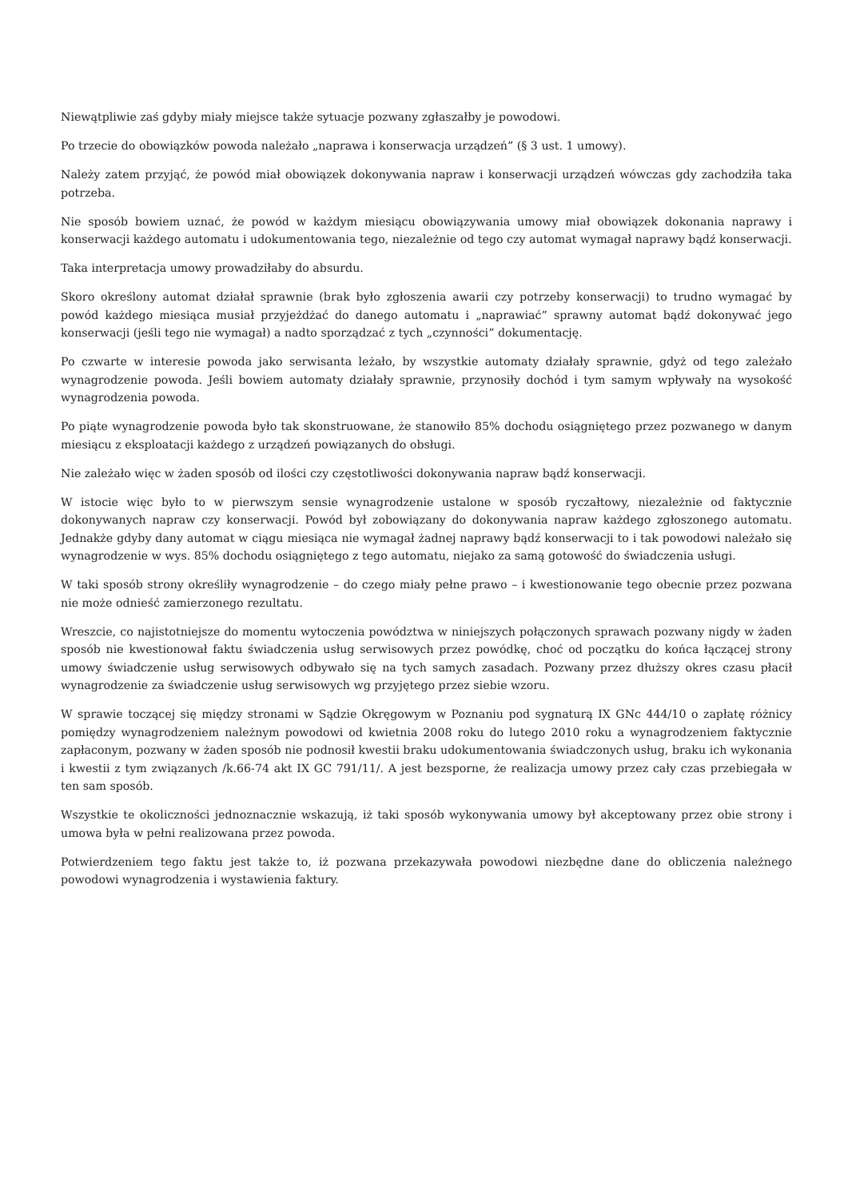Niewątpliwie zaś gdyby miały miejsce także sytuacje pozwany zgłaszałby je powodowi.
Po trzecie do obowiązków powoda należało „naprawa i konserwacja urządzeń” (§ 3 ust. 1 umowy).
Należy zatem przyjąć, że powód miał obowiązek dokonywania napraw i konserwacji urządzeń wówczas gdy zachodziła taka potrzeba.
Nie sposób bowiem uznać, że powód w każdym miesiącu obowiązywania umowy miał obowiązek dokonania naprawy i konserwacji każdego automatu i udokumentowania tego, niezależnie od tego czy automat wymagał naprawy bądź konserwacji.
Taka interpretacja umowy prowadziłaby do absurdu.
Skoro określony automat działał sprawnie (brak było zgłoszenia awarii czy potrzeby konserwacji) to trudno wymagać by powód każdego miesiąca musiał przyjeżdżać do danego automatu i „naprawiać” sprawny automat bądź dokonywać jego konserwacji (jeśli tego nie wymagał) a nadto sporządzać z tych „czynności” dokumentację.
Po czwarte w interesie powoda jako serwisanta leżało, by wszystkie automaty działały sprawnie, gdyż od tego zależało wynagrodzenie powoda. Jeśli bowiem automaty działały sprawnie, przynosiły dochód i tym samym wpływały na wysokość wynagrodzenia powoda.
Po piąte wynagrodzenie powoda było tak skonstruowane, że stanowiło 85% dochodu osiągniętego przez pozwanego w danym miesiącu z eksploatacji każdego z urządzeń powiązanych do obsługi.
Nie zależało więc w żaden sposób od ilości czy częstotliwości dokonywania napraw bądź konserwacji.
W istocie więc było to w pierwszym sensie wynagrodzenie ustalone w sposób ryczałtowy, niezależnie od faktycznie dokonywanych napraw czy konserwacji. Powód był zobowiązany do dokonywania napraw każdego zgłoszonego automatu. Jednakże gdyby dany automat w ciągu miesiąca nie wymagał żadnej naprawy bądź konserwacji to i tak powodowi należało się wynagrodzenie w wys. 85% dochodu osiągniętego z tego automatu, niejako za samą gotowość do świadczenia usługi.
W taki sposób strony określiły wynagrodzenie – do czego miały pełne prawo – i kwestionowanie tego obecnie przez pozwana nie może odnieść zamierzonego rezultatu.
Wreszcie, co najistotniejsze do momentu wytoczenia powództwa w niniejszych połączonych sprawach pozwany nigdy w żaden sposób nie kwestionował faktu świadczenia usług serwisowych przez powódkę, choć od początku do końca łączącej strony umowy świadczenie usług serwisowych odbywało się na tych samych zasadach. Pozwany przez dłuższy okres czasu płacił wynagrodzenie za świadczenie usług serwisowych wg przyjętego przez siebie wzoru.
W sprawie toczącej się między stronami w Sądzie Okręgowym w Poznaniu pod sygnaturą IX GNc 444/10 o zapłatę różnicy pomiędzy wynagrodzeniem należnym powodowi od kwietnia 2008 roku do lutego 2010 roku a wynagrodzeniem faktycznie zapłaconym, pozwany w żaden sposób nie podnosił kwestii braku udokumentowania świadczonych usług, braku ich wykonania i kwestii z tym związanych /k.66-74 akt IX GC 791/11/. A jest bezsporne, że realizacja umowy przez cały czas przebiegała w ten sam sposób.
Wszystkie te okoliczności jednoznacznie wskazują, iż taki sposób wykonywania umowy był akceptowany przez obie strony i umowa była w pełni realizowana przez powoda.
Potwierdzeniem tego faktu jest także to, iż pozwana przekazywała powodowi niezbędne dane do obliczenia należnego powodowi wynagrodzenia i wystawienia faktury.